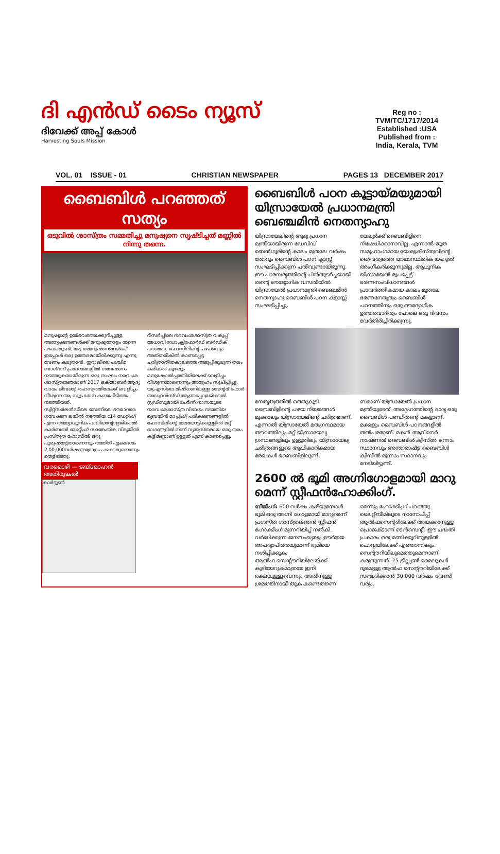ദി എൻഡ് ടൈം ന്യൂസ്
ദിവേക്ക് അപ്പ് കോൾ
Harvesting Souls Mission
Reg no :
TVM/TC/1717/2014
Established :USA
Published from :
India, Kerala, TVM
VOL. 01 ISSUE - 01 CHRISTIAN NEWSPAPER PAGES 13 DECEMBER 2017
ബൈബിൾ പറഞ്ഞത് സത്യം
ഒടുവിൽ ശാസ്ത്രം സമ്മതിച്ചു മനുഷ്യനെ സൃഷ്ടിച്ചത് മണ്ണിൽ നിന്നു തന്നെ.
മനുഷ്യന്റെ ഉൽഭവത്തെക്കുറിച്ചുള്ള അന്വേഷണങ്ങൾക്ക് മനുഷ്യനോളം തന്നെ പഴക്കമുണ്ട്. ആ അന്വേഷണങ്ങൾക്ക് ഇപ്പോൾ ഒരു ഉത്തരമായിരിക്കുന്നു എന്നു വേണം കരുതാൻ. ഇറാഖിലെ പശ്ചിമ ബാഗ്ദാദ് പ്രദേശങ്ങളിൽ ഗവേഷണം നടത്തുകയായിരുന്ന ഒരു സംഘം നരവംശ ശാസ്ത്രജ്ഞരാണ് 2017 ഒക്ടോബർ ആദ്യ വാരം ജീവന്റെ രഹസ്യത്തിലേക്ക് വെളിച്ചം വീശുന്ന ആ സുപ്രധാന കണ്ടുപിടിത്തം നടത്തിയത്.
സ്വിറ്റ്സർലൻഡിലെ സേണിലെ ഭൗമാന്തര ഗവേഷണ ലയിൽ നടത്തിയ c14 ഡേറ്റിംഗ് എന്ന അത്യാധുനിക പാലിയന്റോളജിക്കൽ കാർബൺ ഡേറ്റിംഗ് സാങ്കേതിക വിദ്യയിൽ പ്രസ്തുത ഫോസിൽ ഒരു പുരുഷന്റേതാണെന്നും അതിന് ഏകദേശം 2,00,000വർഷങ്ങളോളം പഴക്കമുണ്ടെന്നും തെളിഞ്ഞു.
റിസർച്ചിലെ നരവംശശാസ്ത്ര വകുപ്പ് മേധാവി ഡോ.ക്ലിഫോർഡ് ബർഡിക് പറഞ്ഞു. ഫോസിലിന്റെ പഴക്കവും അതിനരികിൽ കാണപ്പെട്ട ചരിത്രാതീതകാലത്തെ അടുപ്പിലുരുന്ന തരം കരികൽ കൂഴലും മനുഷ്യോൽപ്പത്തിയിലേക്ക് വെളിച്ചം വീശുന്നതാണെന്നും അദ്ദേഹം സൂചിപ്പിച്ചു.
യു.എസിലെ മിഷിഗണിലുള്ള സെന്റർ ഫോർ അഡ്വാൻസ്ഡ് ആന്ത്രപ്പോളജിക്കൽ സ്റ്റഡീസുമായി ചേർന്ന് നാസയുടെ നരവംശശാസ്ത്ര വിഭാഗം നടത്തിയ ബ്രെയിൻ മാപ്പിംഗ് പരീക്ഷണങ്ങളിൽ ഫോസിലിന്റെ തലയോട്ടിക്കുള്ളിൽ മറ്റ് ഭാഗങ്ങളിൽ നിന്ന് വ്യത്യസ്തമായ ഒരു തരം കളിമണ്ണാണ് ഉള്ളത് എന്ന് കാണപ്പെട്ടു.
വരമൊഴി — ജയ്മോഹൻ അതിരുങ്കൽ
കാർട്ടൂൺ
ബൈബിൾ പഠന കൂട്ടായ്മയുമായി യിസ്രായേൽ പ്രധാനമന്ത്രി ബെഞ്ചമിൻ നെതന്യാഹു
യിസ്രായേലിന്റെ ആദ്യ പ്രധാന മന്ത്രിയായിരുന്ന ഡേവിഡ് ബെൻഗൂരിന്റെ കാലം മുതലേ വർഷം തോറും ബൈബിൾ പഠന ക്ലാസ്സ് സംഘടിപ്പിക്കുന്ന പതിവുണ്ടായിരുന്നു. ഈ പാരമ്പര്യത്തിന്റെ പിൻതുടർച്ചയായി തന്റെ ഔദ്യോഗിക വസതിയിൽ യിസ്രായേൽ പ്രധാനമന്ത്രി ബെഞ്ചമിൻ നെതന്യാഹു ബൈബിൾ പഠന ക്ളാസ്സ് സംഘടിപ്പിച്ചു.
യേല്യർക്ക് ബൈബിളിനെ നിഷേധിക്കാനാവില്ല. എന്നാൽ ജൂത സമൂഹാംഗമായ യേശുക്രിസ്തുവിന്റെ ദൈവത്വത്തെ യാഥാസ്ഥിതിക യഹൂദർ അംഗീകരിക്കുന്നുമില്ല. ആധുനിക യിസ്രായേൽ രൂപപ്പെട്ട് ഭരണസംവിധാനങ്ങൾ പ്രാവർത്തികമായ കാലം മുതലേ ഭരണനേതൃത്വം ബൈബിൾ പഠനത്തിനും ഒരു ഔദ്യോഗിക ഉത്തരവാദിത്വം പോലെ ഒരു ദിവസം വേർതിരിച്ചിരിക്കുന്നു.
നേതൃത്വത്തിൽ ഒത്തുകൂടി. ബൈബിളിന്റെ പഴയ നിയമങ്ങൾ മുക്കാലും യിസ്രായേലിന്റെ ചരിത്രമാണ്. എന്നാൽ യിസ്രായേൽ മതഗ്രന്ഥമായ തൗറത്തിലും മറ്റ് യിസ്രായേല്യ ഗ്രന്ഥങ്ങളിലും ഉള്ളതിലും യിസ്രായേല്യ ചരിത്രങ്ങളുടെ ആധികാരികമായ രേഖകൾ ബൈബിളിലുണ്ട്.
ബമാണ് യിസ്രായേൽ പ്രധാന മന്ത്രിയുടേത്. അദ്ദേഹത്തിന്റെ ഭാര്യ ഒരു ബൈബിൾ പണ്ഡിതന്റെ മകളാണ്. മക്കളും ബൈബിൾ പഠനങ്ങളിൽ തൽപരരാണ്. മകൻ ആവ്നെർ നാഷണൽ ബൈബിൾ ക്വിസിൽ ഒന്നാം സ്ഥാനവും അന്താരാഷ്ട്ര ബൈബിൾ ക്വിസിൽ മൂന്നാം സ്ഥാനവും നേടിയിട്ടുണ്ട്.
2600 ൽ ഭൂമി അഗ്നിഗോളമായി മാറു മെന്ന് സ്റ്റീഫൻഹോക്കിംഗ്.
ബീജിംഗ്: 600 വർഷം കഴിയുമ്പോൾ ഭൂമി ഒരു അഗ്നി ഗോളമായി മാറുമെന്ന് പ്രശസ്ത ശാസ്ത്രജ്ഞൻ സ്റ്റീഫൻ ഹോക്കിംഗ് മുന്നറിയിപ്പ് നൽകി. വർദ്ധിക്കുന്ന ജനസംഖ്യയും ഊർജ്ജ അപര്യാപ്തതയുമാണ് ഭൂമിയെ നശിപ്പിക്കുക.
ആൽഫ സെന്റൗറിയിലേയ്ക്ക് കുടിയേറുകമാത്രമേ ഇനി രക്ഷയുള്ളൂവെന്നും അതിനുള്ള ശ്രമത്തിനായി തുക കണ്ടെത്തണ
മെന്നും ഹോക്കിംഗ് പറഞ്ഞു. ലൈറ്റ്ബീമിലൂടെ നാനോചിപ്പ് ആൽഫസെന്റരിലേക്ക് അയക്കാനുള്ള പ്രൊജക്ടാണ് ടെൻസെന്റ്. ഈ പദ്ധതി പ്രകാരം ഒരു മണിക്കൂറിനുള്ളിൽ ചൊവ്വയിലേക്ക് എത്താനാകും. സെന്റൗറിയിലുമെത്തുമെന്നാണ് കരുതുന്നത്. 25 ട്രില്ല്യൺ മൈലുകൾ ദൂരമുള്ള ആൽഫ സെന്റൗറിയിലേക്ക് സഞ്ചരിക്കാൻ 30,000 വർഷം വേണ്ടി വരും.